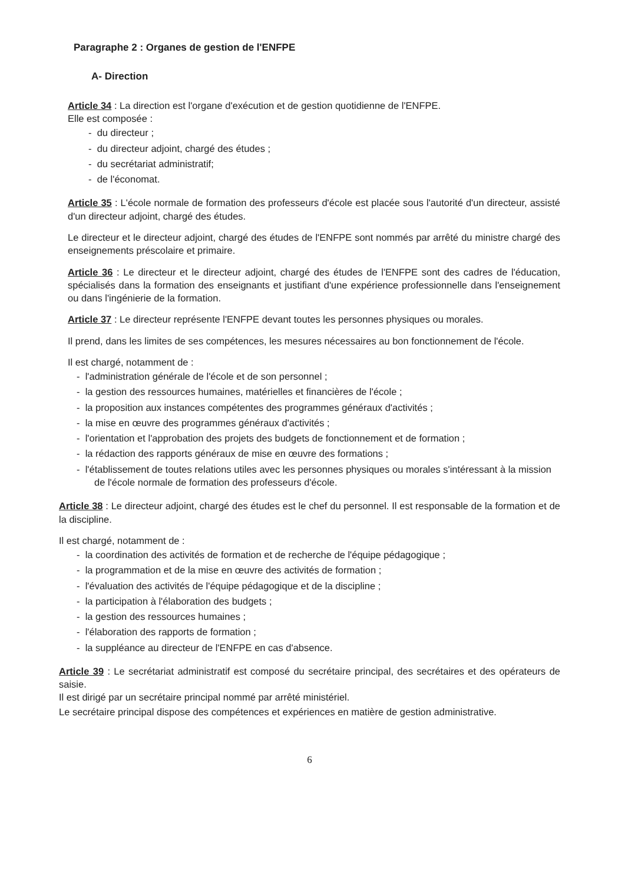Paragraphe 2 : Organes de gestion de l'ENFPE
A- Direction
Article 34 : La direction est l'organe d'exécution et de gestion quotidienne de l'ENFPE.
Elle est composée :
- du directeur ;
- du directeur adjoint, chargé des études ;
- du secrétariat administratif;
- de l'économat.
Article 35 : L'école normale de formation des professeurs d'école est placée sous l'autorité d'un directeur, assisté d'un directeur adjoint, chargé des études.
Le directeur et le directeur adjoint, chargé des études de l'ENFPE sont nommés par arrêté du ministre chargé des enseignements préscolaire et primaire.
Article 36 : Le directeur et le directeur adjoint, chargé des études de l'ENFPE sont des cadres de l'éducation, spécialisés dans la formation des enseignants et justifiant d'une expérience professionnelle dans l'enseignement ou dans l'ingénierie de la formation.
Article 37 : Le directeur représente l'ENFPE devant toutes les personnes physiques ou morales.
Il prend, dans les limites de ses compétences, les mesures nécessaires au bon fonctionnement de l'école.
Il est chargé, notamment de :
- l'administration générale de l'école et de son personnel ;
- la gestion des ressources humaines, matérielles et financières de l'école ;
- la proposition aux instances compétentes des programmes généraux d'activités ;
- la mise en œuvre des programmes généraux d'activités ;
- l'orientation et l'approbation des projets des budgets de fonctionnement et de formation ;
- la rédaction des rapports généraux de mise en œuvre des formations ;
- l'établissement de toutes relations utiles avec les personnes physiques ou morales s'intéressant à la mission de l'école normale de formation des professeurs d'école.
Article 38 : Le directeur adjoint, chargé des études est le chef du personnel. Il est responsable de la formation et de la discipline.
Il est chargé, notamment de :
- la coordination des activités de formation et de recherche de l'équipe pédagogique ;
- la programmation et de la mise en œuvre des activités de formation ;
- l'évaluation des activités de l'équipe pédagogique et de la discipline ;
- la participation à l'élaboration des budgets ;
- la gestion des ressources humaines ;
- l'élaboration des rapports de formation ;
- la suppléance au directeur de l'ENFPE en cas d'absence.
Article 39 : Le secrétariat administratif est composé du secrétaire principal, des secrétaires et des opérateurs de saisie.
Il est dirigé par un secrétaire principal nommé par arrêté ministériel.
Le secrétaire principal dispose des compétences et expériences en matière de gestion administrative.
6